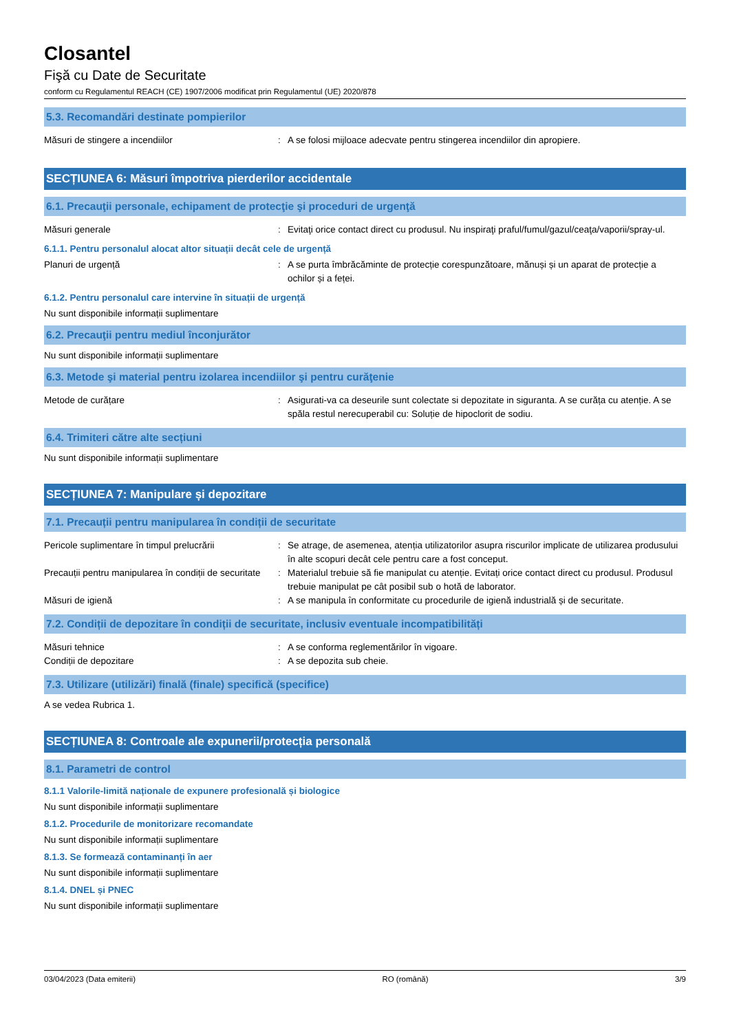Closantel
Fişă cu Date de Securitate
conform cu Regulamentul REACH (CE) 1907/2006 modificat prin Regulamentul (UE) 2020/878
5.3. Recomandări destinate pompierilor
Măsuri de stingere a incendiilor : A se folosi mijloace adecvate pentru stingerea incendiilor din apropiere.
SECȚIUNEA 6: Măsuri împotriva pierderilor accidentale
6.1. Precauţii personale, echipament de protecţie şi proceduri de urgenţă
Măsuri generale : Evitaţi orice contact direct cu produsul. Nu inspiraţi praful/fumul/gazul/ceaţa/vaporii/spray-ul.
6.1.1. Pentru personalul alocat altor situații decât cele de urgență
Planuri de urgență : A se purta îmbrăcăminte de protecție corespunzătoare, mănuși și un aparat de protecție a ochilor și a feței.
6.1.2. Pentru personalul care intervine în situații de urgență
Nu sunt disponibile informații suplimentare
6.2. Precauţii pentru mediul înconjurător
Nu sunt disponibile informații suplimentare
6.3. Metode şi material pentru izolarea incendiilor şi pentru curăţenie
Metode de curățare : Asigurati-va ca deseurile sunt colectate si depozitate in siguranta. A se curăța cu atenție. A se spăla restul nerecuperabil cu: Soluție de hipoclorit de sodiu.
6.4. Trimiteri către alte secțiuni
Nu sunt disponibile informații suplimentare
SECȚIUNEA 7: Manipulare și depozitare
7.1. Precauții pentru manipularea în condiții de securitate
Pericole suplimentare în timpul prelucrării
: Se atrage, de asemenea, atenția utilizatorilor asupra riscurilor implicate de utilizarea produsului în alte scopuri decât cele pentru care a fost conceput.
Precauții pentru manipularea în condiții de securitate
: Materialul trebuie să fie manipulat cu atenție. Evitați orice contact direct cu produsul. Produsul trebuie manipulat pe cât posibil sub o hotă de laborator.
Măsuri de igienă : A se manipula în conformitate cu procedurile de igienă industrială și de securitate.
7.2. Condiții de depozitare în condiții de securitate, inclusiv eventuale incompatibilități
Măsuri tehnice : A se conforma reglementărilor în vigoare.
Condiții de depozitare : A se depozita sub cheie.
7.3. Utilizare (utilizări) finală (finale) specifică (specifice)
A se vedea Rubrica 1.
SECȚIUNEA 8: Controale ale expunerii/protecția personală
8.1. Parametri de control
8.1.1 Valorile-limită naționale de expunere profesională și biologice
Nu sunt disponibile informații suplimentare
8.1.2. Procedurile de monitorizare recomandate
Nu sunt disponibile informații suplimentare
8.1.3. Se formează contaminanți în aer
Nu sunt disponibile informații suplimentare
8.1.4. DNEL și PNEC
Nu sunt disponibile informații suplimentare
03/04/2023 (Data emiterii) RO (română) 3/9